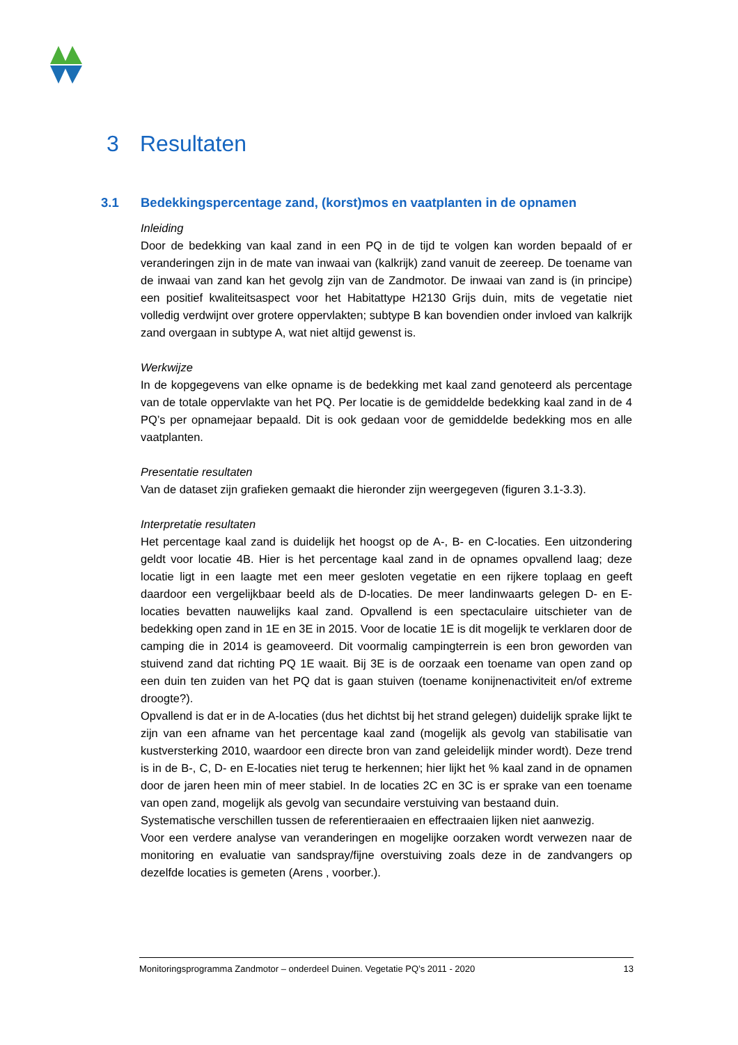3 Resultaten
3.1 Bedekkingspercentage zand, (korst)mos en vaatplanten in de opnamen
Inleiding
Door de bedekking van kaal zand in een PQ in de tijd te volgen kan worden bepaald of er veranderingen zijn in de mate van inwaai van (kalkrijk) zand vanuit de zeereep. De toename van de inwaai van zand kan het gevolg zijn van de Zandmotor. De inwaai van zand is (in principe) een positief kwaliteitsaspect voor het Habitattype H2130 Grijs duin, mits de vegetatie niet volledig verdwijnt over grotere oppervlakten; subtype B kan bovendien onder invloed van kalkrijk zand overgaan in subtype A, wat niet altijd gewenst is.
Werkwijze
In de kopgegevens van elke opname is de bedekking met kaal zand genoteerd als percentage van de totale oppervlakte van het PQ. Per locatie is de gemiddelde bedekking kaal zand in de 4 PQ’s per opnamejaar bepaald. Dit is ook gedaan voor de gemiddelde bedekking mos en alle vaatplanten.
Presentatie resultaten
Van de dataset zijn grafieken gemaakt die hieronder zijn weergegeven (figuren 3.1-3.3).
Interpretatie resultaten
Het percentage kaal zand is duidelijk het hoogst op de A-, B- en C-locaties. Een uitzondering geldt voor locatie 4B. Hier is het percentage kaal zand in de opnames opvallend laag; deze locatie ligt in een laagte met een meer gesloten vegetatie en een rijkere toplaag en geeft daardoor een vergelijkbaar beeld als de D-locaties. De meer landinwaarts gelegen D- en E-locaties bevatten nauwelijks kaal zand. Opvallend is een spectaculaire uitschieter van de bedekking open zand in 1E en 3E in 2015. Voor de locatie 1E is dit mogelijk te verklaren door de camping die in 2014 is geamoveerd. Dit voormalig campingterrein is een bron geworden van stuivend zand dat richting PQ 1E waait. Bij 3E is de oorzaak een toename van open zand op een duin ten zuiden van het PQ dat is gaan stuiven (toename konijnenactiviteit en/of extreme droogte?).
Opvallend is dat er in de A-locaties (dus het dichtst bij het strand gelegen) duidelijk sprake lijkt te zijn van een afname van het percentage kaal zand (mogelijk als gevolg van stabilisatie van kustversterking 2010, waardoor een directe bron van zand geleidelijk minder wordt). Deze trend is in de B-, C, D- en E-locaties niet terug te herkennen; hier lijkt het % kaal zand in de opnamen door de jaren heen min of meer stabiel. In de locaties 2C en 3C is er sprake van een toename van open zand, mogelijk als gevolg van secundaire verstuiving van bestaand duin.
Systematische verschillen tussen de referentieraaien en effectraaien lijken niet aanwezig.
Voor een verdere analyse van veranderingen en mogelijke oorzaken wordt verwezen naar de monitoring en evaluatie van sandspray/fijne overstuiving zoals deze in de zandvangers op dezelfde locaties is gemeten (Arens , voorber.).
Monitoringsprogramma Zandmotor – onderdeel Duinen. Vegetatie PQ’s 2011 - 2020 13